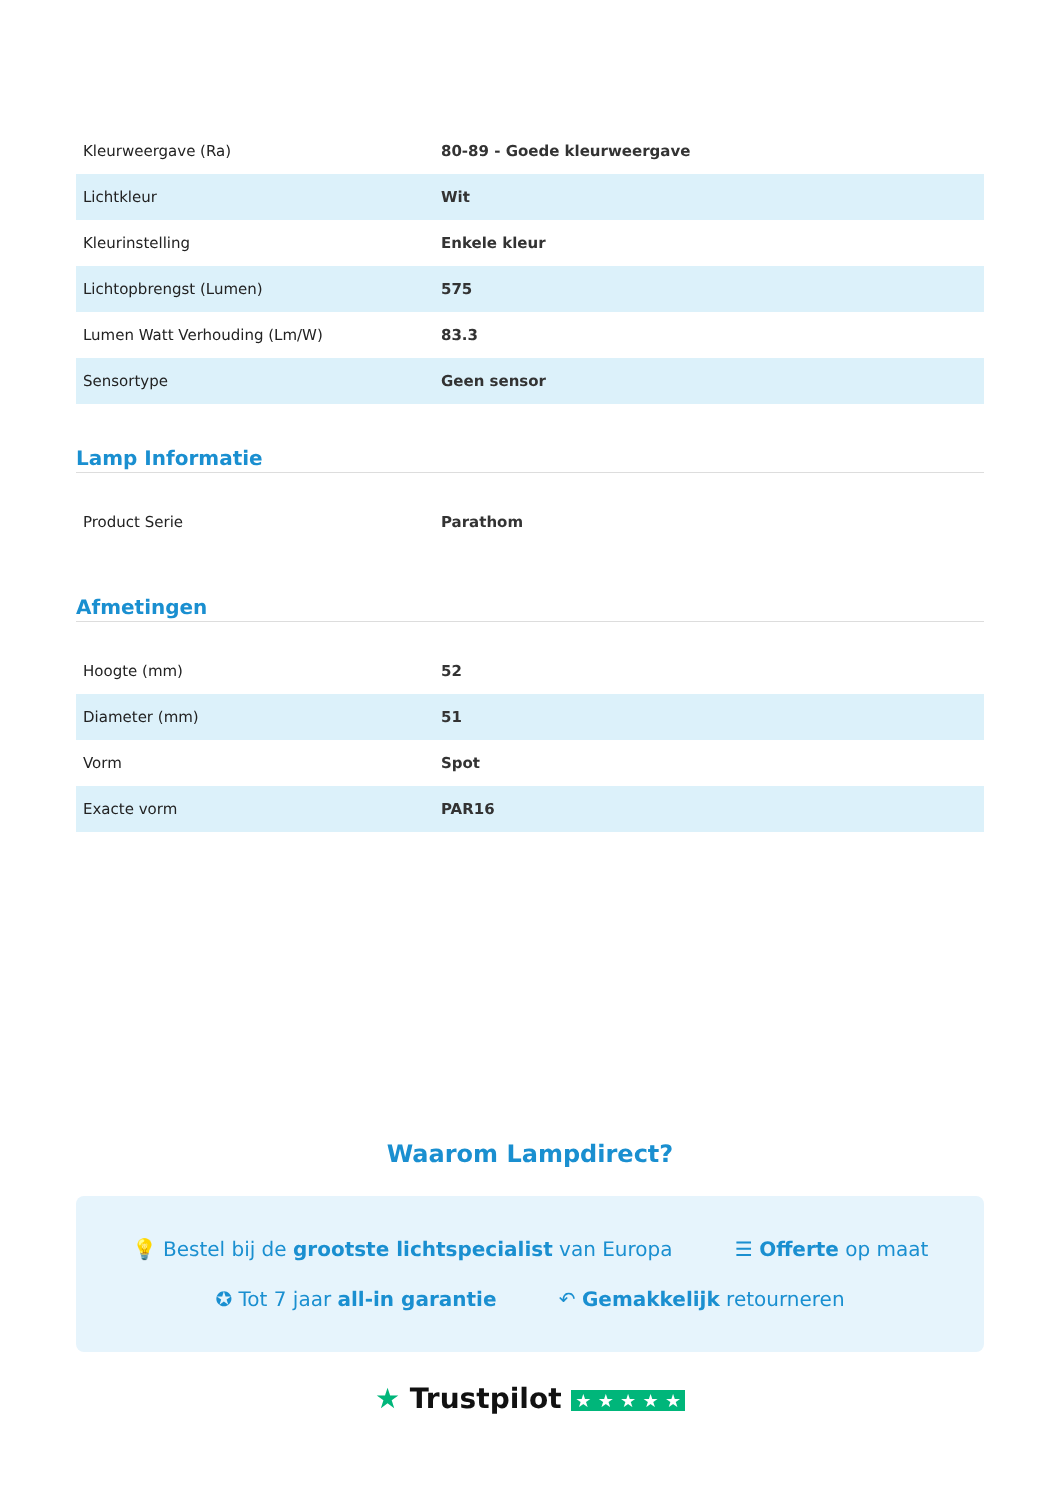| Kleurweergave (Ra) | 80-89 - Goede kleurweergave |
| Lichtkleur | Wit |
| Kleurinstelling | Enkele kleur |
| Lichtopbrengst (Lumen) | 575 |
| Lumen Watt Verhouding (Lm/W) | 83.3 |
| Sensortype | Geen sensor |
Lamp Informatie
| Product Serie | Parathom |
Afmetingen
| Hoogte (mm) | 52 |
| Diameter (mm) | 51 |
| Vorm | Spot |
| Exacte vorm | PAR16 |
Waarom Lampdirect?
💡 Bestel bij de grootste lichtspecialist van Europa ☰ Offerte op maat
✪ Tot 7 jaar all-in garantie ↶ Gemakkelijk retourneren
★ Trustpilot ★ ★ ★ ★ ★